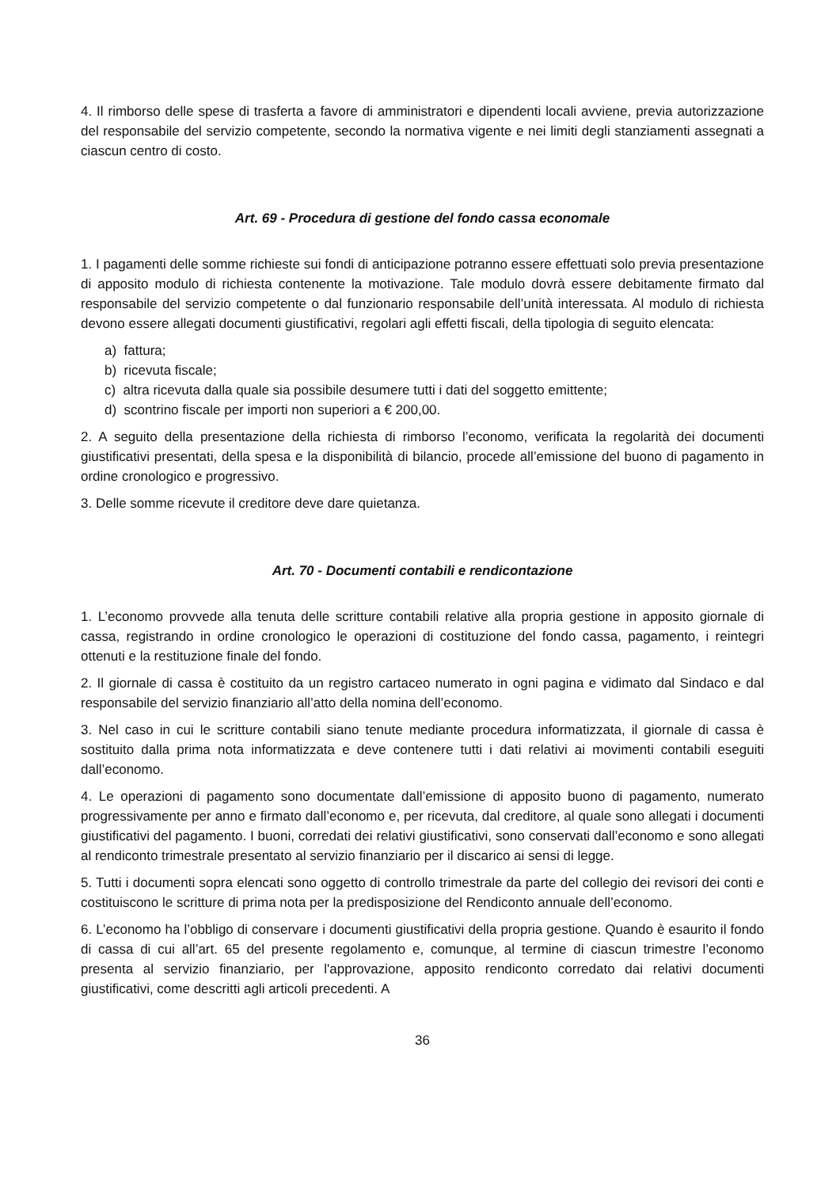4. Il rimborso delle spese di trasferta a favore di amministratori e dipendenti locali avviene, previa autorizzazione del responsabile del servizio competente, secondo la normativa vigente e nei limiti degli stanziamenti assegnati a ciascun centro di costo.
Art. 69 - Procedura di gestione del fondo cassa economale
1. I pagamenti delle somme richieste sui fondi di anticipazione potranno essere effettuati solo previa presentazione di apposito modulo di richiesta contenente la motivazione. Tale modulo dovrà essere debitamente firmato dal responsabile del servizio competente o dal funzionario responsabile dell’unità interessata. Al modulo di richiesta devono essere allegati documenti giustificativi, regolari agli effetti fiscali, della tipologia di seguito elencata:
a) fattura;
b) ricevuta fiscale;
c) altra ricevuta dalla quale sia possibile desumere tutti i dati del soggetto emittente;
d) scontrino fiscale per importi non superiori a € 200,00.
2. A seguito della presentazione della richiesta di rimborso l’economo, verificata la regolarità dei documenti giustificativi presentati, della spesa e la disponibilità di bilancio, procede all’emissione del buono di pagamento in ordine cronologico e progressivo.
3. Delle somme ricevute il creditore deve dare quietanza.
Art. 70 - Documenti contabili e rendicontazione
1. L’economo provvede alla tenuta delle scritture contabili relative alla propria gestione in apposito giornale di cassa, registrando in ordine cronologico le operazioni di costituzione del fondo cassa, pagamento, i reintegri ottenuti e la restituzione finale del fondo.
2. Il giornale di cassa è costituito da un registro cartaceo numerato in ogni pagina e vidimato dal Sindaco e dal responsabile del servizio finanziario all’atto della nomina dell’economo.
3. Nel caso in cui le scritture contabili siano tenute mediante procedura informatizzata, il giornale di cassa è sostituito dalla prima nota informatizzata e deve contenere tutti i dati relativi ai movimenti contabili eseguiti dall’economo.
4. Le operazioni di pagamento sono documentate dall’emissione di apposito buono di pagamento, numerato progressivamente per anno e firmato dall’economo e, per ricevuta, dal creditore, al quale sono allegati i documenti giustificativi del pagamento. I buoni, corredati dei relativi giustificativi, sono conservati dall’economo e sono allegati al rendiconto trimestrale presentato al servizio finanziario per il discarico ai sensi di legge.
5. Tutti i documenti sopra elencati sono oggetto di controllo trimestrale da parte del collegio dei revisori dei conti e costituiscono le scritture di prima nota per la predisposizione del Rendiconto annuale dell’economo.
6. L’economo ha l’obbligo di conservare i documenti giustificativi della propria gestione. Quando è esaurito il fondo di cassa di cui all’art. 65 del presente regolamento e, comunque, al termine di ciascun trimestre l’economo presenta al servizio finanziario, per l'approvazione, apposito rendiconto corredato dai relativi documenti giustificativi, come descritti agli articoli precedenti. A
36